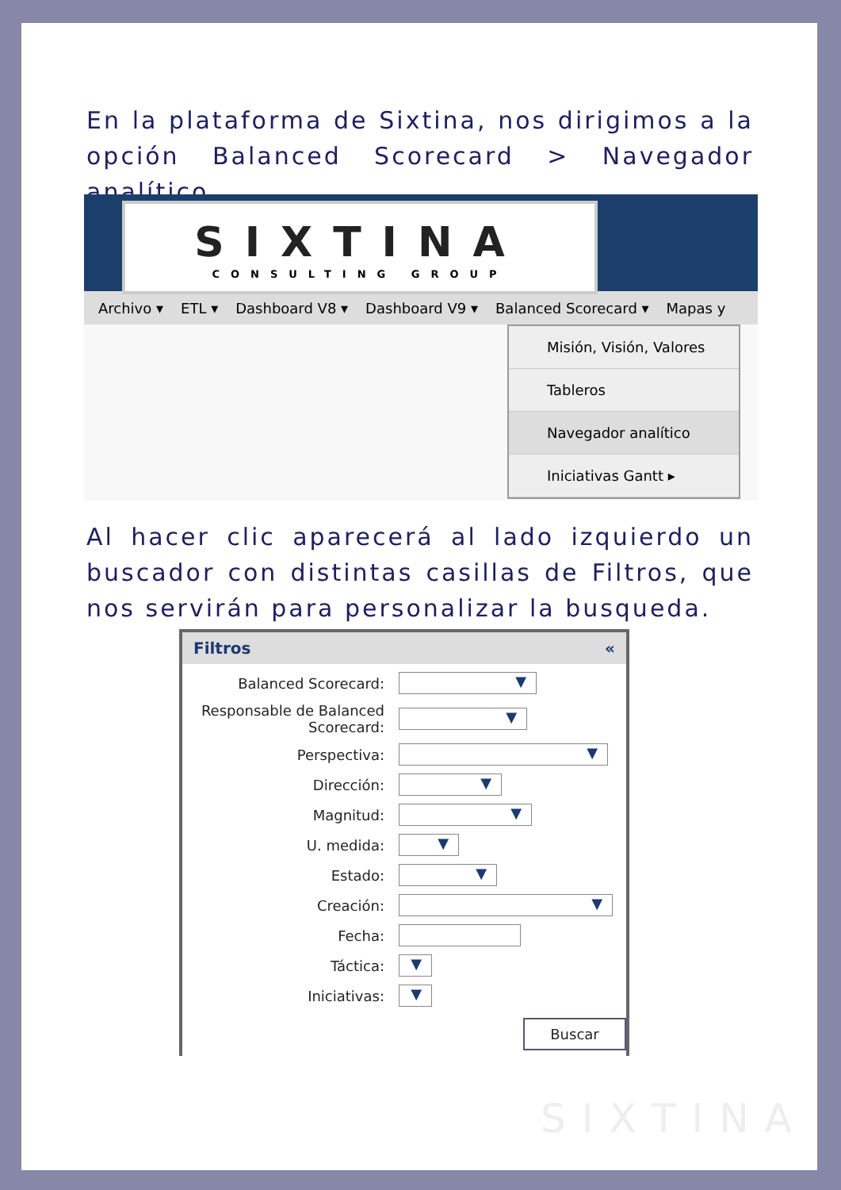En la plataforma de Sixtina, nos dirigimos a la opción Balanced Scorecard > Navegador analítico.
SIXTINA
CONSULTING GROUP
Archivo ▾ ETL ▾ Dashboard V8 ▾ Dashboard V9 ▾ Balanced Scorecard ▾ Mapas y
Misión, Visión, Valores
Tableros
Navegador analítico
Iniciativas Gantt ▸
Al hacer clic aparecerá al lado izquierdo un buscador con distintas casillas de Filtros, que nos servirán para personalizar la busqueda.
Filtros «
Balanced Scorecard:
▼
Responsable de Balanced Scorecard:
▼
Perspectiva:
▼
Dirección:
▼
Magnitud:
▼
U. medida:
▼
Estado:
▼
Creación:
▼
Fecha:
Táctica:
▼
Iniciativas:
▼
Buscar
SIXTINA